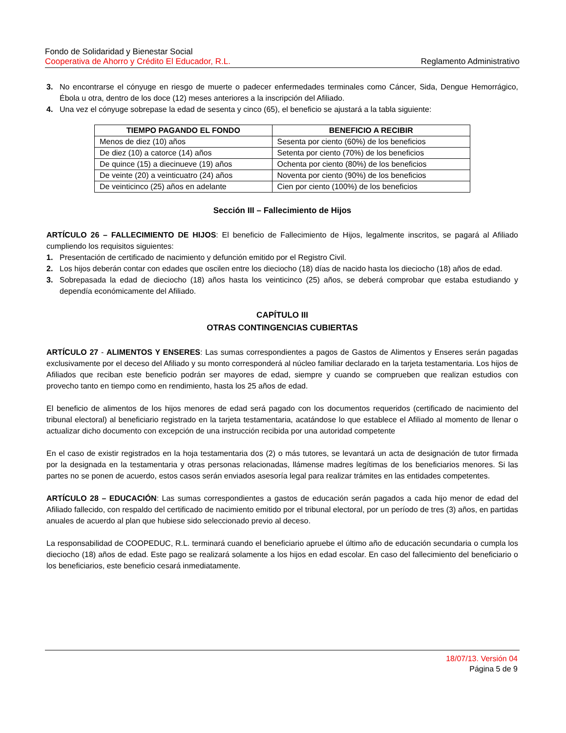Fondo de Solidaridad y Bienestar Social
Cooperativa de Ahorro y Crédito El Educador, R.L. Reglamento Administrativo
3. No encontrarse el cónyuge en riesgo de muerte o padecer enfermedades terminales como Cáncer, Sida, Dengue Hemorrágico, Ébola u otra, dentro de los doce (12) meses anteriores a la inscripción del Afiliado.
4. Una vez el cónyuge sobrepase la edad de sesenta y cinco (65), el beneficio se ajustará a la tabla siguiente:
| TIEMPO PAGANDO EL FONDO | BENEFICIO A RECIBIR |
| --- | --- |
| Menos de diez (10) años | Sesenta por ciento (60%) de los beneficios |
| De diez (10) a catorce (14) años | Setenta por ciento (70%) de los beneficios |
| De quince (15) a diecinueve (19) años | Ochenta por ciento (80%) de los beneficios |
| De veinte (20) a veinticuatro (24) años | Noventa por ciento (90%) de los beneficios |
| De veinticinco (25) años en adelante | Cien por ciento (100%) de los beneficios |
Sección III – Fallecimiento de Hijos
ARTÍCULO 26 – FALLECIMIENTO DE HIJOS: El beneficio de Fallecimiento de Hijos, legalmente inscritos, se pagará al Afiliado cumpliendo los requisitos siguientes:
1. Presentación de certificado de nacimiento y defunción emitido por el Registro Civil.
2. Los hijos deberán contar con edades que oscilen entre los dieciocho (18) días de nacido hasta los dieciocho (18) años de edad.
3. Sobrepasada la edad de dieciocho (18) años hasta los veinticinco (25) años, se deberá comprobar que estaba estudiando y dependía económicamente del Afiliado.
CAPÍTULO III
OTRAS CONTINGENCIAS CUBIERTAS
ARTÍCULO 27 - ALIMENTOS Y ENSERES: Las sumas correspondientes a pagos de Gastos de Alimentos y Enseres serán pagadas exclusivamente por el deceso del Afiliado y su monto corresponderá al núcleo familiar declarado en la tarjeta testamentaria. Los hijos de Afiliados que reciban este beneficio podrán ser mayores de edad, siempre y cuando se comprueben que realizan estudios con provecho tanto en tiempo como en rendimiento, hasta los 25 años de edad.
El beneficio de alimentos de los hijos menores de edad será pagado con los documentos requeridos (certificado de nacimiento del tribunal electoral) al beneficiario registrado en la tarjeta testamentaria, acatándose lo que establece el Afiliado al momento de llenar o actualizar dicho documento con excepción de una instrucción recibida por una autoridad competente
En el caso de existir registrados en la hoja testamentaria dos (2) o más tutores, se levantará un acta de designación de tutor firmada por la designada en la testamentaria y otras personas relacionadas, llámense madres legítimas de los beneficiarios menores. Si las partes no se ponen de acuerdo, estos casos serán enviados asesoría legal para realizar trámites en las entidades competentes.
ARTÍCULO 28 – EDUCACIÓN: Las sumas correspondientes a gastos de educación serán pagados a cada hijo menor de edad del Afiliado fallecido, con respaldo del certificado de nacimiento emitido por el tribunal electoral, por un período de tres (3) años, en partidas anuales de acuerdo al plan que hubiese sido seleccionado previo al deceso.
La responsabilidad de COOPEDUC, R.L. terminará cuando el beneficiario apruebe el último año de educación secundaria o cumpla los dieciocho (18) años de edad. Este pago se realizará solamente a los hijos en edad escolar. En caso del fallecimiento del beneficiario o los beneficiarios, este beneficio cesará inmediatamente.
18/07/13. Versión 04
Página 5 de 9